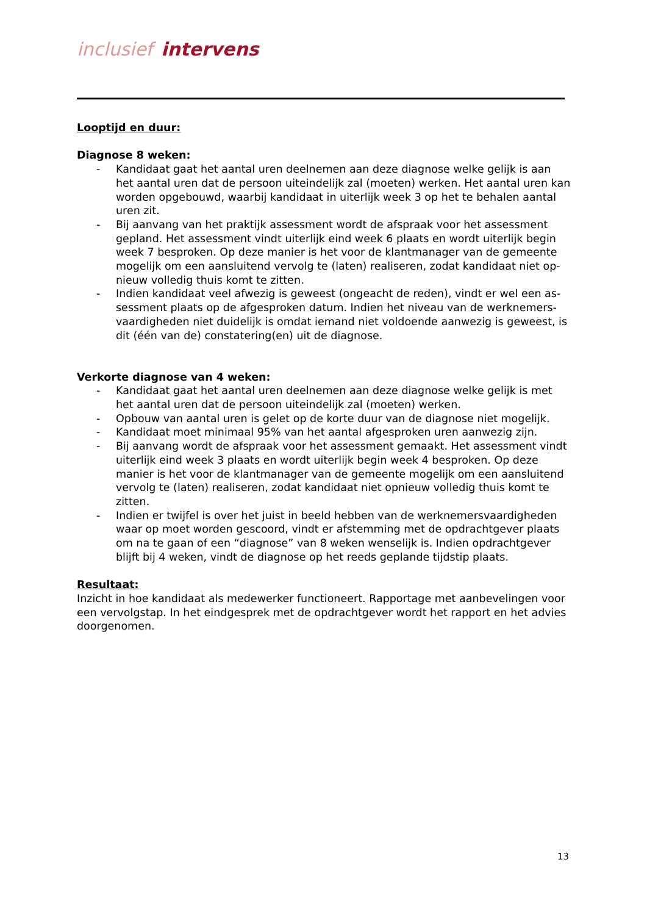inclusief intervens
Looptijd en duur:
Diagnose 8 weken:
- Kandidaat gaat het aantal uren deelnemen aan deze diagnose welke gelijk is aan het aantal uren dat de persoon uiteindelijk zal (moeten) werken. Het aantal uren kan worden opgebouwd, waarbij kandidaat in uiterlijk week 3 op het te behalen aantal uren zit.
- Bij aanvang van het praktijk assessment wordt de afspraak voor het assessment gepland. Het assessment vindt uiterlijk eind week 6 plaats en wordt uiterlijk begin week 7 besproken. Op deze manier is het voor de klantmanager van de gemeente mogelijk om een aansluitend vervolg te (laten) realiseren, zodat kandidaat niet op-nieuw volledig thuis komt te zitten.
- Indien kandidaat veel afwezig is geweest (ongeacht de reden), vindt er wel een as-sessment plaats op de afgesproken datum. Indien het niveau van de werknemers-vaardigheden niet duidelijk is omdat iemand niet voldoende aanwezig is geweest, is dit (één van de) constatering(en) uit de diagnose.
Verkorte diagnose van 4 weken:
- Kandidaat gaat het aantal uren deelnemen aan deze diagnose welke gelijk is met het aantal uren dat de persoon uiteindelijk zal (moeten) werken.
- Opbouw van aantal uren is gelet op de korte duur van de diagnose niet mogelijk.
- Kandidaat moet minimaal 95% van het aantal afgesproken uren aanwezig zijn.
- Bij aanvang wordt de afspraak voor het assessment gemaakt. Het assessment vindt uiterlijk eind week 3 plaats en wordt uiterlijk begin week 4 besproken. Op deze manier is het voor de klantmanager van de gemeente mogelijk om een aansluitend vervolg te (laten) realiseren, zodat kandidaat niet opnieuw volledig thuis komt te zitten.
- Indien er twijfel is over het juist in beeld hebben van de werknemersvaardigheden waar op moet worden gescoord, vindt er afstemming met de opdrachtgever plaats om na te gaan of een “diagnose” van 8 weken wenselijk is. Indien opdrachtgever blijft bij 4 weken, vindt de diagnose op het reeds geplande tijdstip plaats.
Resultaat:
Inzicht in hoe kandidaat als medewerker functioneert. Rapportage met aanbevelingen voor een vervolgstap. In het eindgesprek met de opdrachtgever wordt het rapport en het advies doorgenomen.
13